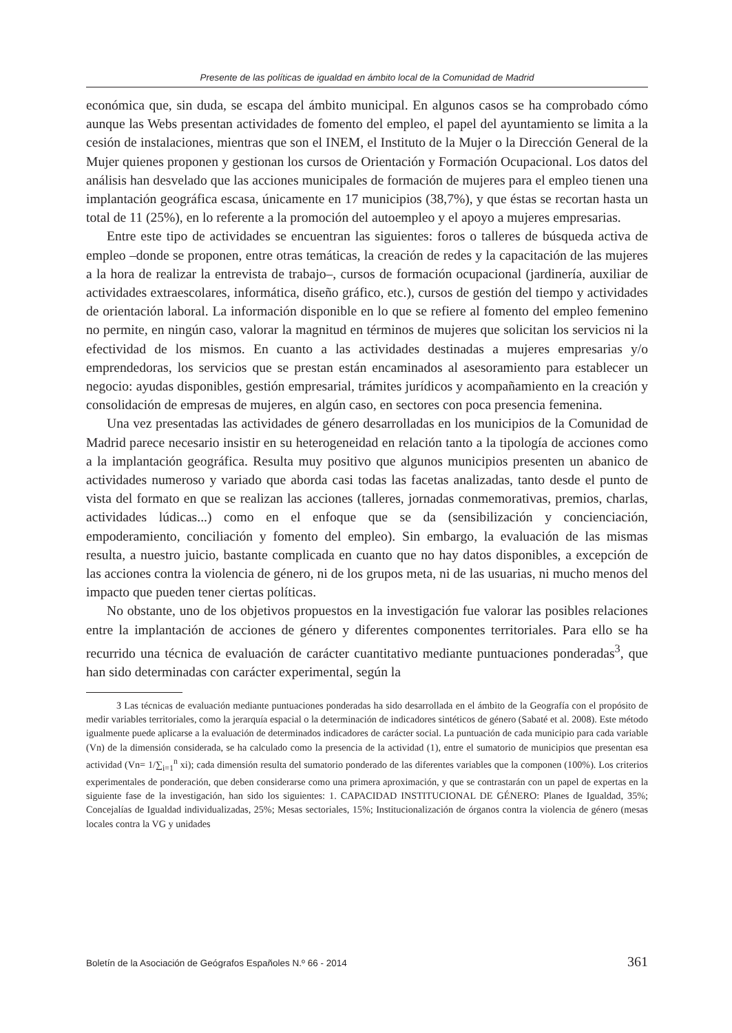Presente de las políticas de igualdad en ámbito local de la Comunidad de Madrid
económica que, sin duda, se escapa del ámbito municipal. En algunos casos se ha comprobado cómo aunque las Webs presentan actividades de fomento del empleo, el papel del ayuntamiento se limita a la cesión de instalaciones, mientras que son el INEM, el Instituto de la Mujer o la Dirección General de la Mujer quienes proponen y gestionan los cursos de Orientación y Formación Ocupacional. Los datos del análisis han desvelado que las acciones municipales de formación de mujeres para el empleo tienen una implantación geográfica escasa, únicamente en 17 municipios (38,7%), y que éstas se recortan hasta un total de 11 (25%), en lo referente a la promoción del autoempleo y el apoyo a mujeres empresarias.
Entre este tipo de actividades se encuentran las siguientes: foros o talleres de búsqueda activa de empleo –donde se proponen, entre otras temáticas, la creación de redes y la capacitación de las mujeres a la hora de realizar la entrevista de trabajo–, cursos de formación ocupacional (jardinería, auxiliar de actividades extraescolares, informática, diseño gráfico, etc.), cursos de gestión del tiempo y actividades de orientación laboral. La información disponible en lo que se refiere al fomento del empleo femenino no permite, en ningún caso, valorar la magnitud en términos de mujeres que solicitan los servicios ni la efectividad de los mismos. En cuanto a las actividades destinadas a mujeres empresarias y/o emprendedoras, los servicios que se prestan están encaminados al asesoramiento para establecer un negocio: ayudas disponibles, gestión empresarial, trámites jurídicos y acompañamiento en la creación y consolidación de empresas de mujeres, en algún caso, en sectores con poca presencia femenina.
Una vez presentadas las actividades de género desarrolladas en los municipios de la Comunidad de Madrid parece necesario insistir en su heterogeneidad en relación tanto a la tipología de acciones como a la implantación geográfica. Resulta muy positivo que algunos municipios presenten un abanico de actividades numeroso y variado que aborda casi todas las facetas analizadas, tanto desde el punto de vista del formato en que se realizan las acciones (talleres, jornadas conmemorativas, premios, charlas, actividades lúdicas...) como en el enfoque que se da (sensibilización y concienciación, empoderamiento, conciliación y fomento del empleo). Sin embargo, la evaluación de las mismas resulta, a nuestro juicio, bastante complicada en cuanto que no hay datos disponibles, a excepción de las acciones contra la violencia de género, ni de los grupos meta, ni de las usuarias, ni mucho menos del impacto que pueden tener ciertas políticas.
No obstante, uno de los objetivos propuestos en la investigación fue valorar las posibles relaciones entre la implantación de acciones de género y diferentes componentes territoriales. Para ello se ha recurrido una técnica de evaluación de carácter cuantitativo mediante puntuaciones ponderadas<sup>3</sup>, que han sido determinadas con carácter experimental, según la
3 Las técnicas de evaluación mediante puntuaciones ponderadas ha sido desarrollada en el ámbito de la Geografía con el propósito de medir variables territoriales, como la jerarquía espacial o la determinación de indicadores sintéticos de género (Sabaté et al. 2008). Este método igualmente puede aplicarse a la evaluación de determinados indicadores de carácter social. La puntuación de cada municipio para cada variable (Vn) de la dimensión considerada, se ha calculado como la presencia de la actividad (1), entre el sumatorio de municipios que presentan esa actividad (Vn= 1/∑<sub>i=1</sub><sup>n</sup> xi); cada dimensión resulta del sumatorio ponderado de las diferentes variables que la componen (100%). Los criterios experimentales de ponderación, que deben considerarse como una primera aproximación, y que se contrastarán con un papel de expertas en la siguiente fase de la investigación, han sido los siguientes: 1. CAPACIDAD INSTITUCIONAL DE GÉNERO: Planes de Igualdad, 35%; Concejalías de Igualdad individualizadas, 25%; Mesas sectoriales, 15%; Institucionalización de órganos contra la violencia de género (mesas locales contra la VG y unidades
Boletín de la Asociación de Geógrafos Españoles N.º 66 - 2014 361